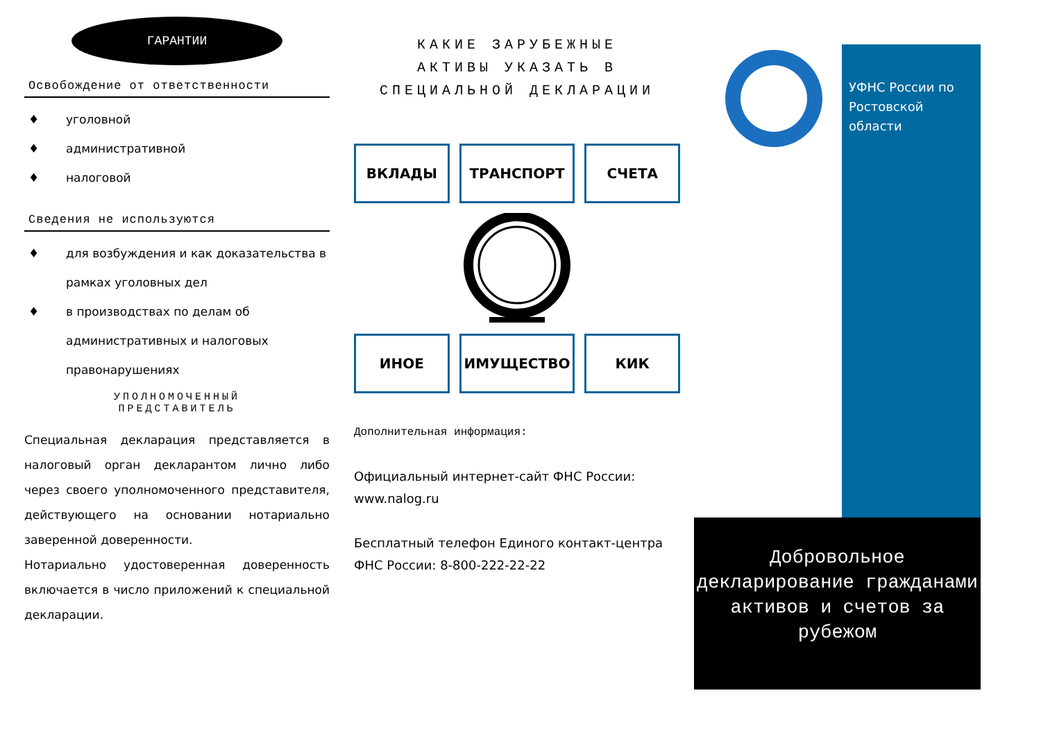ГАРАНТИИ
Освобождение от ответственности
♦ уголовной
♦ административной
♦ налоговой
Сведения не используются
♦ для возбуждения и как доказательства в рамках уголовных дел
♦ в производствах по делам об административных и налоговых правонарушениях
УПОЛНОМОЧЕННЫЙ
ПРЕДСТАВИТЕЛЬ
Специальная декларация представляется в налоговый орган декларантом лично либо через своего уполномоченного представителя, действующего на основании нотариально заверенной доверенности.
Нотариально удостоверенная доверенность включается в число приложений к специальной декларации.
КАКИЕ ЗАРУБЕЖНЫЕ
АКТИВЫ УКАЗАТЬ В
СПЕЦИАЛЬНОЙ ДЕКЛАРАЦИИ
ВКЛАДЫ
ТРАНСПОРТ
СЧЕТА
ИНОЕ
ИМУЩЕСТВО
КИК
Дополнительная информация:
Официальный интернет-сайт ФНС России: www.nalog.ru
Бесплатный телефон Единого контакт-центра ФНС России: 8-800-222-22-22
УФНС России по Ростовской области
Добровольное декларирование гражданами активов и счетов за рубежом